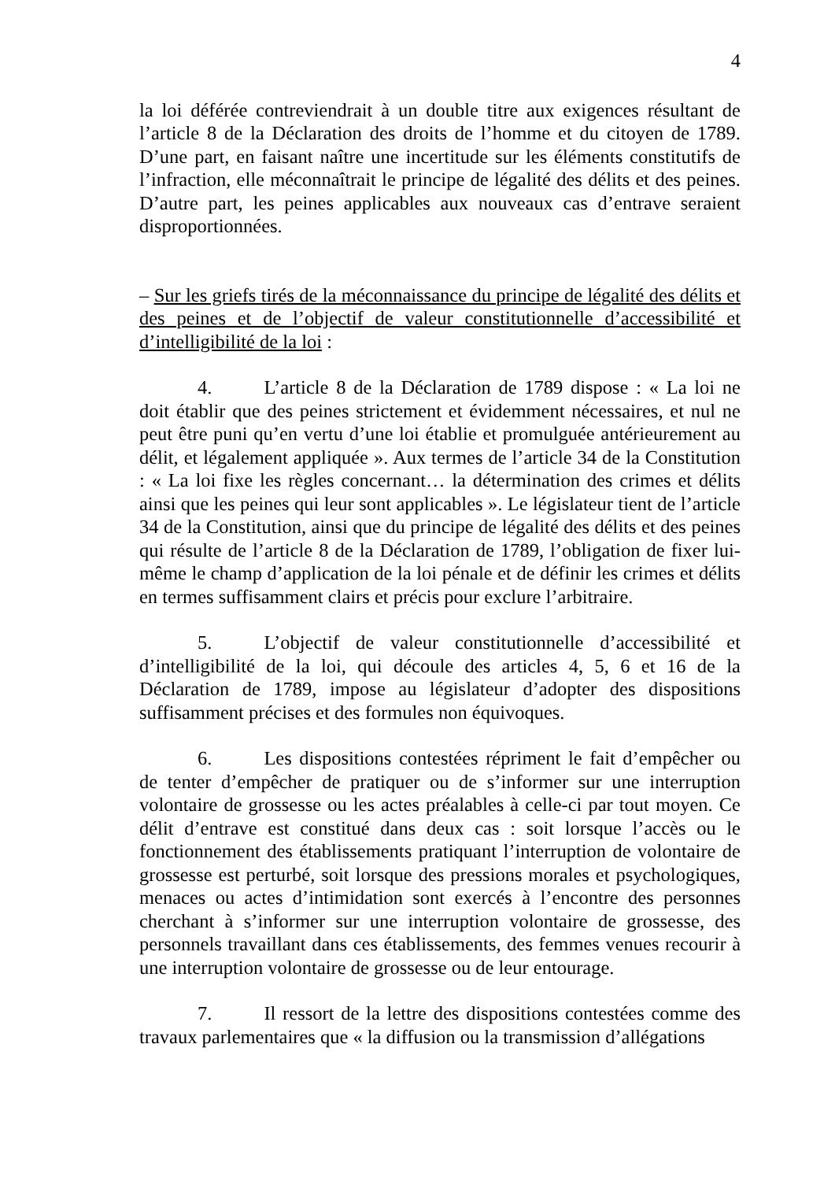4
la loi déférée contreviendrait à un double titre aux exigences résultant de l’article 8 de la Déclaration des droits de l’homme et du citoyen de 1789. D’une part, en faisant naître une incertitude sur les éléments constitutifs de l’infraction, elle méconnaîtrait le principe de légalité des délits et des peines. D’autre part, les peines applicables aux nouveaux cas d’entrave seraient disproportionnées.
– Sur les griefs tirés de la méconnaissance du principe de légalité des délits et des peines et de l’objectif de valeur constitutionnelle d’accessibilité et d’intelligibilité de la loi :
4. L’article 8 de la Déclaration de 1789 dispose : « La loi ne doit établir que des peines strictement et évidemment nécessaires, et nul ne peut être puni qu’en vertu d’une loi établie et promulguée antérieurement au délit, et légalement appliquée ». Aux termes de l’article 34 de la Constitution : « La loi fixe les règles concernant… la détermination des crimes et délits ainsi que les peines qui leur sont applicables ». Le législateur tient de l’article 34 de la Constitution, ainsi que du principe de légalité des délits et des peines qui résulte de l’article 8 de la Déclaration de 1789, l’obligation de fixer lui-même le champ d’application de la loi pénale et de définir les crimes et délits en termes suffisamment clairs et précis pour exclure l’arbitraire.
5. L’objectif de valeur constitutionnelle d’accessibilité et d’intelligibilité de la loi, qui découle des articles 4, 5, 6 et 16 de la Déclaration de 1789, impose au législateur d’adopter des dispositions suffisamment précises et des formules non équivoques.
6. Les dispositions contestées répriment le fait d’empêcher ou de tenter d’empêcher de pratiquer ou de s’informer sur une interruption volontaire de grossesse ou les actes préalables à celle-ci par tout moyen. Ce délit d’entrave est constitué dans deux cas : soit lorsque l’accès ou le fonctionnement des établissements pratiquant l’interruption de volontaire de grossesse est perturbé, soit lorsque des pressions morales et psychologiques, menaces ou actes d’intimidation sont exercés à l’encontre des personnes cherchant à s’informer sur une interruption volontaire de grossesse, des personnels travaillant dans ces établissements, des femmes venues recourir à une interruption volontaire de grossesse ou de leur entourage.
7. Il ressort de la lettre des dispositions contestées comme des travaux parlementaires que « la diffusion ou la transmission d’allégations